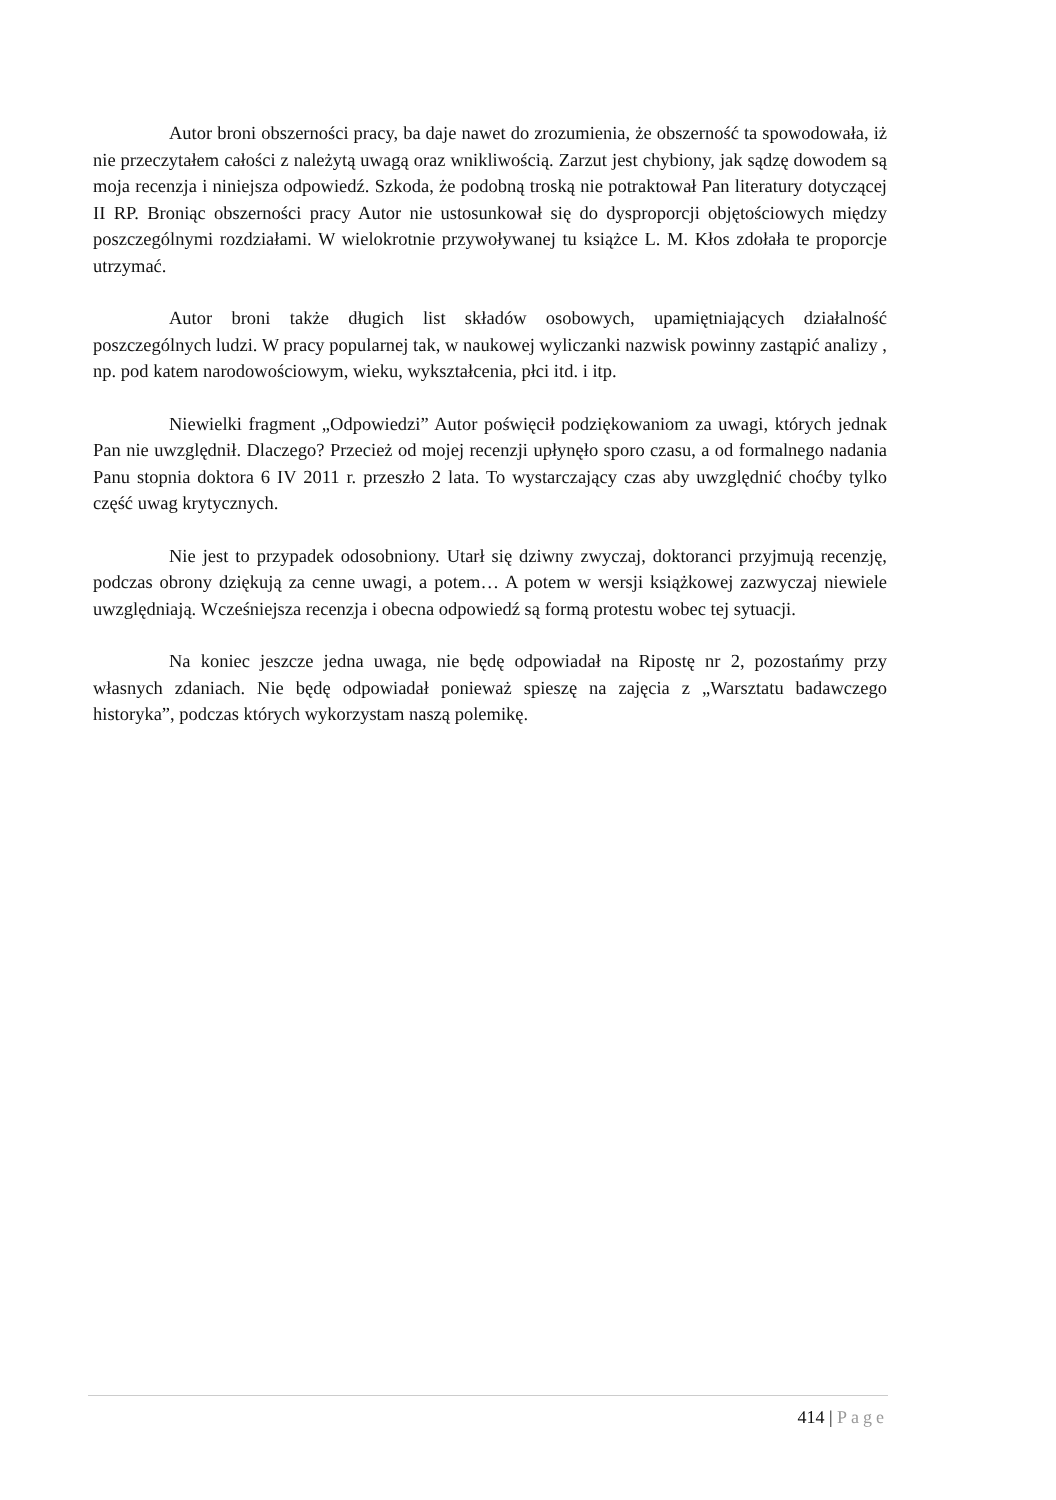Autor broni obszerności pracy, ba daje nawet do zrozumienia, że obszerność ta spowodowała, iż nie przeczytałem całości z należytą uwagą oraz wnikliwością. Zarzut jest chybiony, jak sądzę dowodem są moja recenzja i niniejsza odpowiedź. Szkoda, że podobną troską nie potraktował Pan literatury dotyczącej II RP. Broniąc obszerności pracy Autor nie ustosunkował się do dysproporcji objętościowych między poszczególnymi rozdziałami. W wielokrotnie przywoływanej tu książce L. M. Kłos zdołała te proporcje utrzymać.
Autor broni także długich list składów osobowych, upamiętniających działalność poszczególnych ludzi. W pracy popularnej tak, w naukowej wyliczanki nazwisk powinny zastąpić analizy , np. pod katem narodowościowym, wieku, wykształcenia, płci itd. i itp.
Niewielki fragment „Odpowiedzi” Autor poświęcił podziękowaniom za uwagi, których jednak Pan nie uwzględnił. Dlaczego? Przecież od mojej recenzji upłynęło sporo czasu, a od formalnego nadania Panu stopnia doktora 6 IV 2011 r. przeszło 2 lata. To wystarczający czas aby uwzględnić choćby tylko część uwag krytycznych.
Nie jest to przypadek odosobniony. Utarł się dziwny zwyczaj, doktoranci przyjmują recenzję, podczas obrony dziękują za cenne uwagi, a potem… A potem w wersji książkowej zazwyczaj niewiele uwzględniają. Wcześniejsza recenzja i obecna odpowiedź są formą protestu wobec tej sytuacji.
Na koniec jeszcze jedna uwaga, nie będę odpowiadał na Ripostę nr 2, pozostańmy przy własnych zdaniach. Nie będę odpowiadał ponieważ spieszę na zajęcia z „Warsztatu badawczego historyka”, podczas których wykorzystam naszą polemikę.
414 | Page